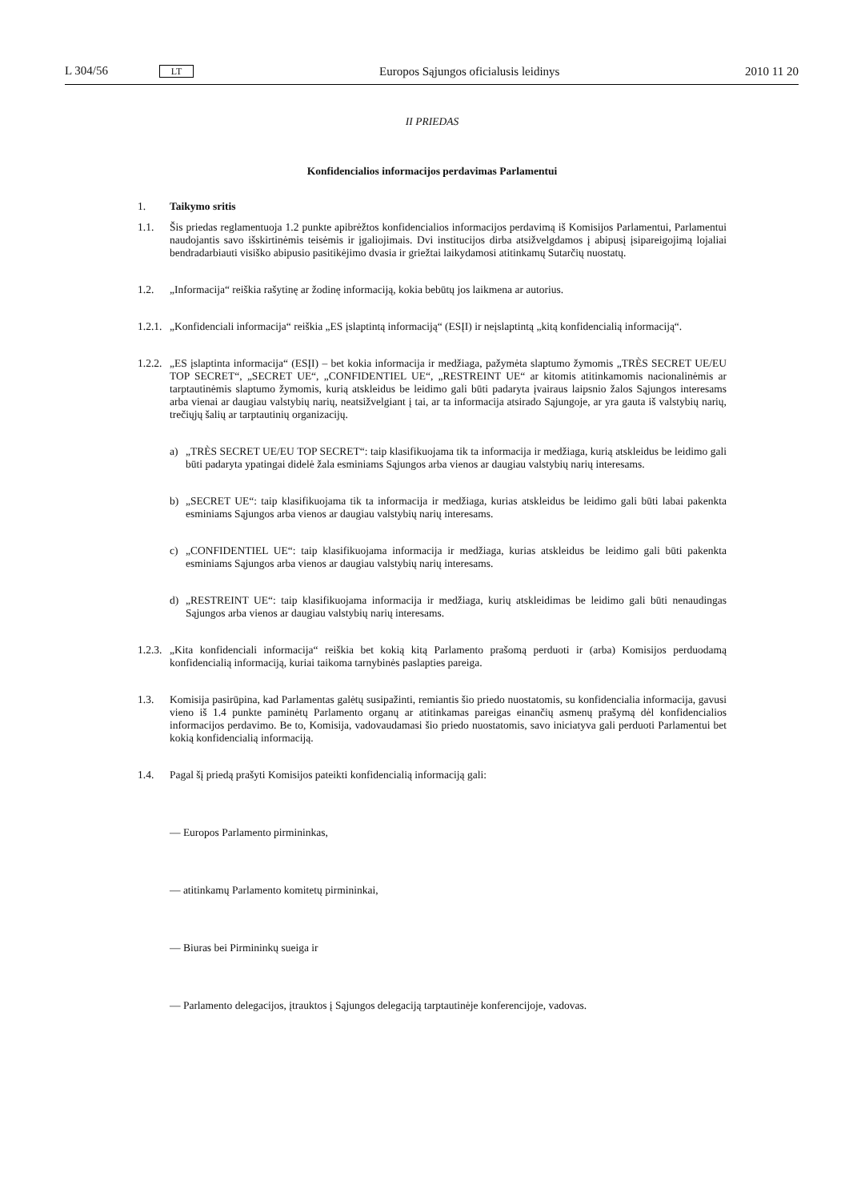L 304/56 LT Europos Sąjungos oficialusis leidinys 2010 11 20
II PRIEDAS
Konfidencialios informacijos perdavimas Parlamentui
1. Taikymo sritis
1.1. Šis priedas reglamentuoja 1.2 punkte apibrėžtos konfidencialios informacijos perdavimą iš Komisijos Parlamentui, Parlamentui naudojantis savo išskirtinėmis teisėmis ir įgaliojimais. Dvi institucijos dirba atsižvelgdamos į abipusį įsipareigojimą lojaliai bendradarbiauti visiško abipusio pasitikėjimo dvasia ir griežtai laikydamosi atitinkamų Sutarčių nuostatų.
1.2. „Informacija“ reiškia rašytinę ar žodinę informaciją, kokia bebūtų jos laikmena ar autorius.
1.2.1. „Konfidenciali informacija“ reiškia „ES įslaptintą informaciją“ (ESĮI) ir neįslaptintą „kitą konfidencialią informaciją“.
1.2.2. „ES įslaptinta informacija“ (ESĮI) – bet kokia informacija ir medžiaga, pažymėta slaptumo žymomis „TRÈS SECRET UE/EU TOP SECRET“, „SECRET UE“, „CONFIDENTIEL UE“, „RESTREINT UE“ ar kitomis atitinkamomis nacionalinėmis ar tarptautinėmis slaptumo žymomis, kurią atskleidus be leidimo gali būti padaryta įvairaus laipsnio žalos Sąjungos interesams arba vienai ar daugiau valstybių narių, neatsižvelgiant į tai, ar ta informacija atsirado Sąjungoje, ar yra gauta iš valstybių narių, trečiųjų šalių ar tarptautinių organizacijų.
a) „TRÈS SECRET UE/EU TOP SECRET“: taip klasifikuojama tik ta informacija ir medžiaga, kurią atskleidus be leidimo gali būti padaryta ypatingai didelė žala esminiams Sąjungos arba vienos ar daugiau valstybių narių interesams.
b) „SECRET UE“: taip klasifikuojama tik ta informacija ir medžiaga, kurias atskleidus be leidimo gali būti labai pakenkta esminiams Sąjungos arba vienos ar daugiau valstybių narių interesams.
c) „CONFIDENTIEL UE“: taip klasifikuojama informacija ir medžiaga, kurias atskleidus be leidimo gali būti pakenkta esminiams Sąjungos arba vienos ar daugiau valstybių narių interesams.
d) „RESTREINT UE“: taip klasifikuojama informacija ir medžiaga, kurių atskleidimas be leidimo gali būti nenaudingas Sąjungos arba vienos ar daugiau valstybių narių interesams.
1.2.3. „Kita konfidenciali informacija“ reiškia bet kokią kitą Parlamento prašomą perduoti ir (arba) Komisijos perduodamą konfidencialią informaciją, kuriai taikoma tarnybinės paslapties pareiga.
1.3. Komisija pasirūpina, kad Parlamentas galėtų susipažinti, remiantis šio priedo nuostatomis, su konfidencialia informacija, gavusi vieno iš 1.4 punkte paminėtų Parlamento organų ar atitinkamas pareigas einančių asmenų prašymą dėl konfidencialios informacijos perdavimo. Be to, Komisija, vadovaudamasi šio priedo nuostatomis, savo iniciatyva gali perduoti Parlamentui bet kokią konfidencialią informaciją.
1.4. Pagal šį priedą prašyti Komisijos pateikti konfidencialią informaciją gali:
— Europos Parlamento pirmininkas,
— atitinkamų Parlamento komitetų pirmininkai,
— Biuras bei Pirmininkų sueiga ir
— Parlamento delegacijos, įtrauktos į Sąjungos delegaciją tarptautinėje konferencijoje, vadovas.